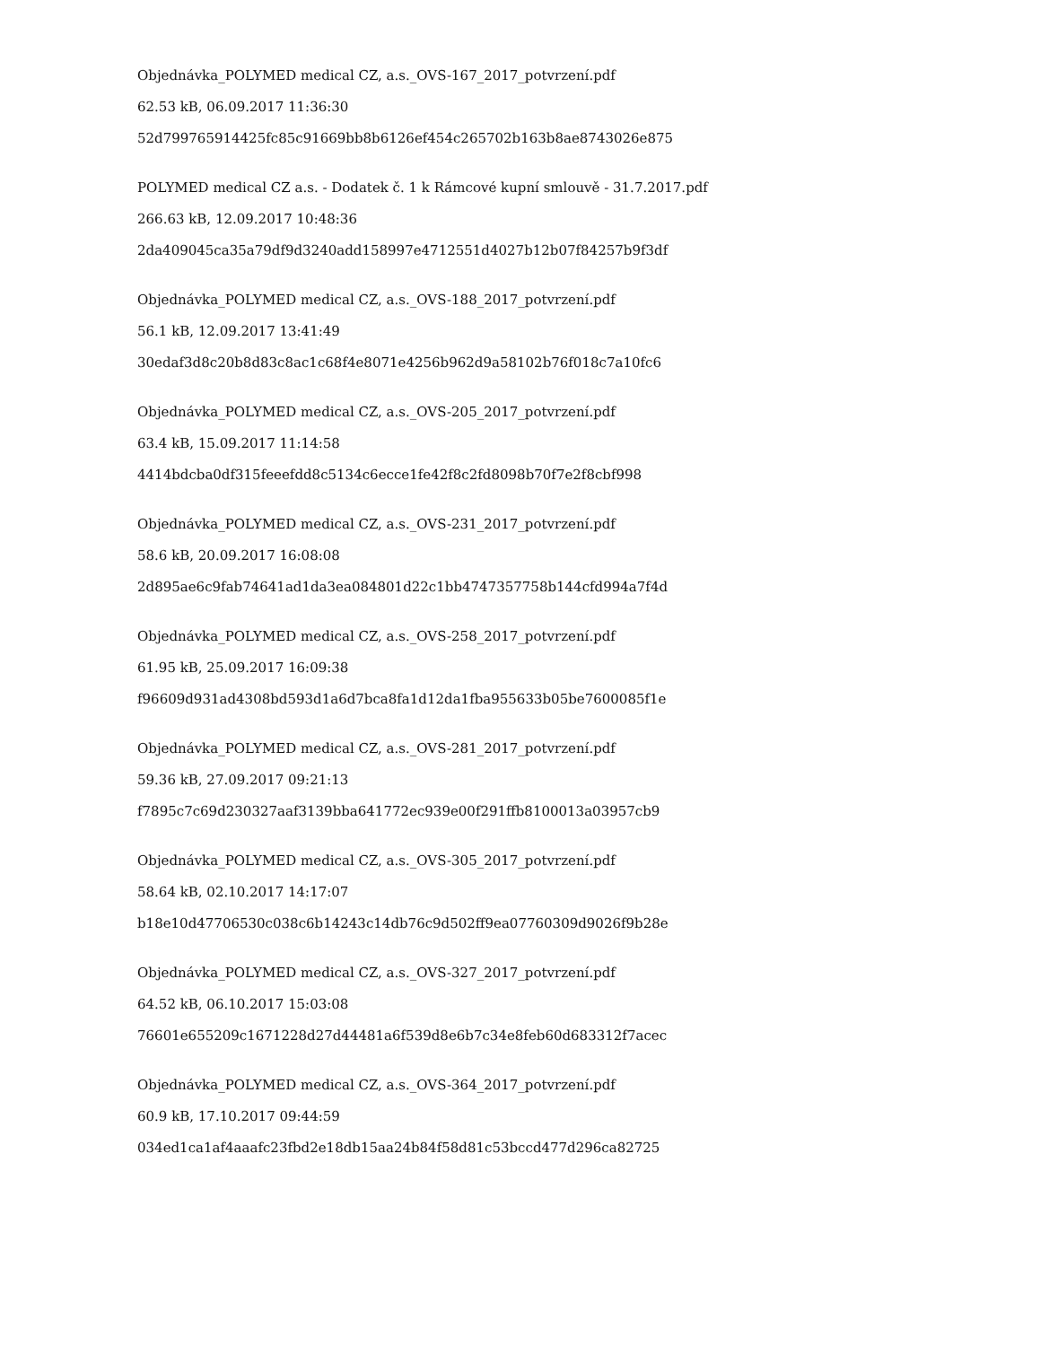Objednávka_POLYMED medical CZ, a.s._OVS-167_2017_potvrzení.pdf
62.53 kB, 06.09.2017 11:36:30
52d799765914425fc85c91669bb8b6126ef454c265702b163b8ae8743026e875
POLYMED medical CZ a.s. - Dodatek č. 1 k Rámcové kupní smlouvě - 31.7.2017.pdf
266.63 kB, 12.09.2017 10:48:36
2da409045ca35a79df9d3240add158997e4712551d4027b12b07f84257b9f3df
Objednávka_POLYMED medical CZ, a.s._OVS-188_2017_potvrzení.pdf
56.1 kB, 12.09.2017 13:41:49
30edaf3d8c20b8d83c8ac1c68f4e8071e4256b962d9a58102b76f018c7a10fc6
Objednávka_POLYMED medical CZ, a.s._OVS-205_2017_potvrzení.pdf
63.4 kB, 15.09.2017 11:14:58
4414bdcba0df315feeefdd8c5134c6ecce1fe42f8c2fd8098b70f7e2f8cbf998
Objednávka_POLYMED medical CZ, a.s._OVS-231_2017_potvrzení.pdf
58.6 kB, 20.09.2017 16:08:08
2d895ae6c9fab74641ad1da3ea084801d22c1bb4747357758b144cfd994a7f4d
Objednávka_POLYMED medical CZ, a.s._OVS-258_2017_potvrzení.pdf
61.95 kB, 25.09.2017 16:09:38
f96609d931ad4308bd593d1a6d7bca8fa1d12da1fba955633b05be7600085f1e
Objednávka_POLYMED medical CZ, a.s._OVS-281_2017_potvrzení.pdf
59.36 kB, 27.09.2017 09:21:13
f7895c7c69d230327aaf3139bba641772ec939e00f291ffb8100013a03957cb9
Objednávka_POLYMED medical CZ, a.s._OVS-305_2017_potvrzení.pdf
58.64 kB, 02.10.2017 14:17:07
b18e10d47706530c038c6b14243c14db76c9d502ff9ea07760309d9026f9b28e
Objednávka_POLYMED medical CZ, a.s._OVS-327_2017_potvrzení.pdf
64.52 kB, 06.10.2017 15:03:08
76601e655209c1671228d27d44481a6f539d8e6b7c34e8feb60d683312f7acec
Objednávka_POLYMED medical CZ, a.s._OVS-364_2017_potvrzení.pdf
60.9 kB, 17.10.2017 09:44:59
034ed1ca1af4aaafc23fbd2e18db15aa24b84f58d81c53bccd477d296ca82725